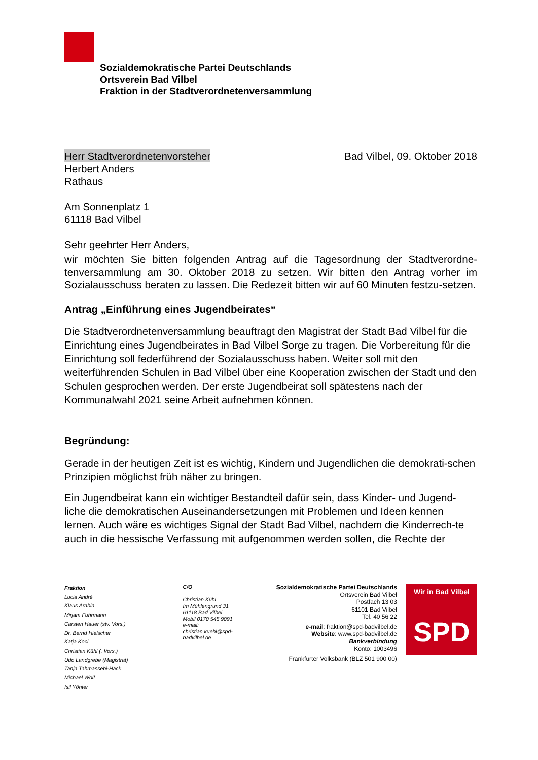Sozialdemokratische Partei Deutschlands
Ortsverein Bad Vilbel
Fraktion in der Stadtverordnetenversammlung
Herr Stadtverordnetenvorsteher Bad Vilbel, 09. Oktober 2018
Herbert Anders
Rathaus
Am Sonnenplatz 1
61118 Bad Vilbel
Sehr geehrter Herr Anders,
wir möchten Sie bitten folgenden Antrag auf die Tagesordnung der Stadtverordne-tenversammlung am 30. Oktober 2018 zu setzen. Wir bitten den Antrag vorher im Sozialausschuss beraten zu lassen. Die Redezeit bitten wir auf 60 Minuten festzu-setzen.
Antrag „Einführung eines Jugendbeirates“
Die Stadtverordnetenversammlung beauftragt den Magistrat der Stadt Bad Vilbel für die Einrichtung eines Jugendbeirates in Bad Vilbel Sorge zu tragen. Die Vorbereitung für die Einrichtung soll federführend der Sozialausschuss haben. Weiter soll mit den weiterführenden Schulen in Bad Vilbel über eine Kooperation zwischen der Stadt und den Schulen gesprochen werden. Der erste Jugendbeirat soll spätestens nach der Kommunalwahl 2021 seine Arbeit aufnehmen können.
Begründung:
Gerade in der heutigen Zeit ist es wichtig, Kindern und Jugendlichen die demokrati-schen Prinzipien möglichst früh näher zu bringen.
Ein Jugendbeirat kann ein wichtiger Bestandteil dafür sein, dass Kinder- und Jugend-liche die demokratischen Auseinandersetzungen mit Problemen und Ideen kennen lernen. Auch wäre es wichtiges Signal der Stadt Bad Vilbel, nachdem die Kinderrech-te auch in die hessische Verfassung mit aufgenommen werden sollen, die Rechte der
Fraktion
Lucia André
Klaus Arabin
Mirjam Fuhrmann
Carsten Hauer (stv. Vors.)
Dr. Bernd Hielscher
Katja Koci
Christian Kühl (. Vors.)
Udo Landgrebe (Magistrat)
Tanja Tahmassebi-Hack
Michael Wolf
Isil Yönter
C/O
Christian Kühl
Im Mühlengrund 31
61118 Bad Vilbel
Mobil 0170 545 9091
e-mail:
christian.kuehl@spd-badvilbel.de
Sozialdemokratische Partei Deutschlands
Ortsverein Bad Vilbel
Postfach 13 03
61101 Bad Vilbel
Tel. 40 56 22
e-mail: fraktion@spd-badvilbel.de
Website: www.spd-badvilbel.de
Bankverbindung
Konto: 1003496
Frankfurter Volksbank (BLZ 501 900 00)
Wir in Bad Vilbel
SPD